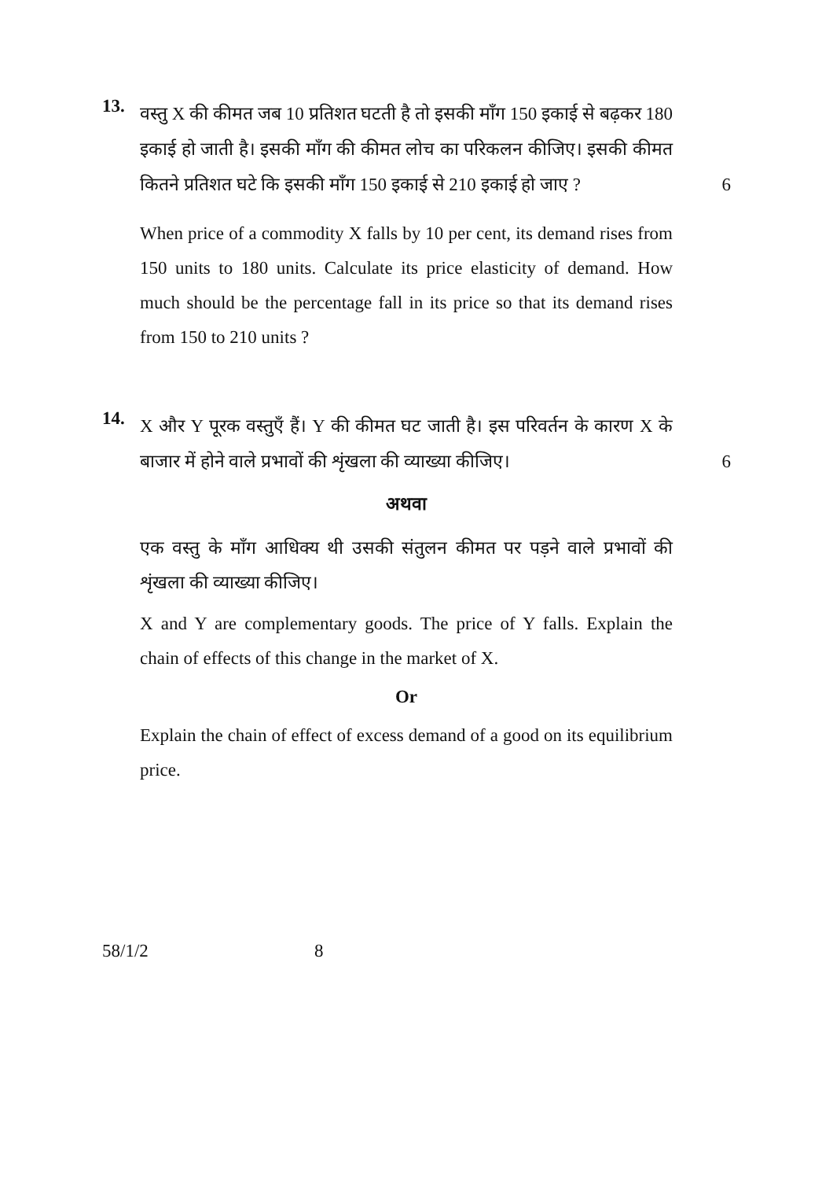13.
वस्तु X की कीमत जब 10 प्रतिशत घटती है तो इसकी माँग 150 इकाई से बढ़कर 180 इकाई हो जाती है। इसकी माँग की कीमत लोच का परिकलन कीजिए। इसकी कीमत कितने प्रतिशत घटे कि इसकी माँग 150 इकाई से 210 इकाई हो जाए ?
6
When price of a commodity X falls by 10 per cent, its demand rises from 150 units to 180 units. Calculate its price elasticity of demand. How much should be the percentage fall in its price so that its demand rises from 150 to 210 units ?
14.
X और Y पूरक वस्तुएँ हैं। Y की कीमत घट जाती है। इस परिवर्तन के कारण X के बाजार में होने वाले प्रभावों की शृंखला की व्याख्या कीजिए।
6
अथवा
एक वस्तु के माँग आधिक्य थी उसकी संतुलन कीमत पर पड़ने वाले प्रभावों की शृंखला की व्याख्या कीजिए।
X and Y are complementary goods. The price of Y falls. Explain the chain of effects of this change in the market of X.
Or
Explain the chain of effect of excess demand of a good on its equilibrium price.
58/1/2 8